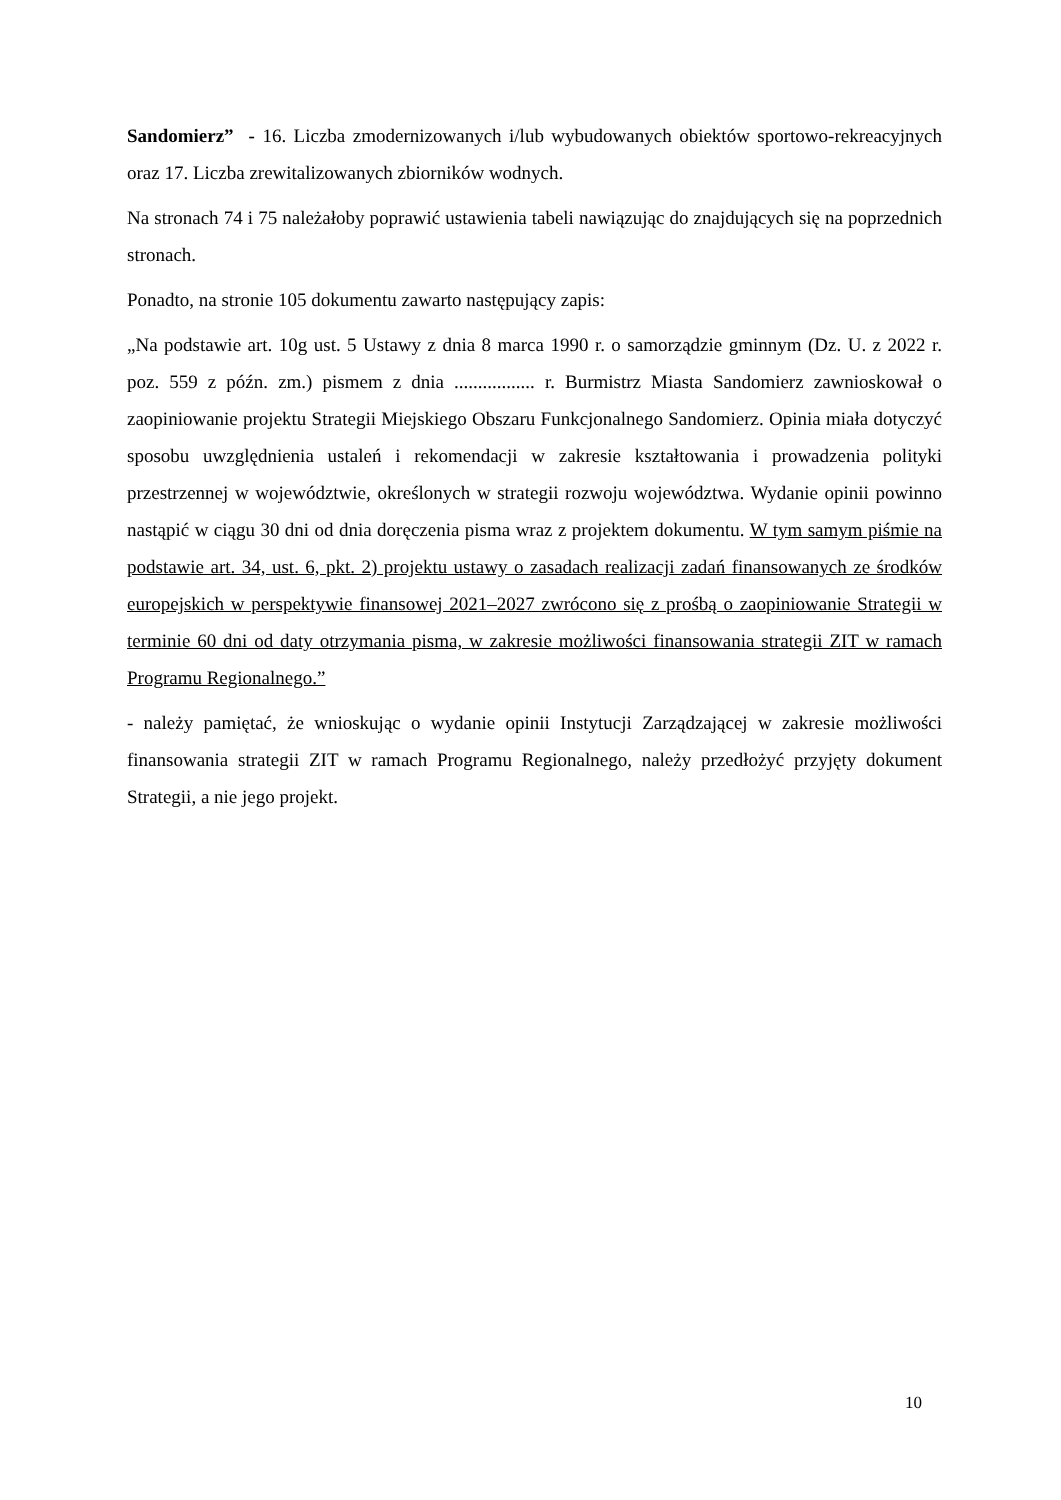Sandomierz” - 16. Liczba zmodernizowanych i/lub wybudowanych obiektów sportowo-rekreacyjnych oraz 17. Liczba zrewitalizowanych zbiorników wodnych.
Na stronach 74 i 75 należałoby poprawić ustawienia tabeli nawiązując do znajdujących się na poprzednich stronach.
Ponadto, na stronie 105 dokumentu zawarto następujący zapis:
„Na podstawie art. 10g ust. 5 Ustawy z dnia 8 marca 1990 r. o samorządzie gminnym (Dz. U. z 2022 r. poz. 559 z późn. zm.) pismem z dnia ................. r. Burmistrz Miasta Sandomierz zawnioskował o zaopiniowanie projektu Strategii Miejskiego Obszaru Funkcjonalnego Sandomierz. Opinia miała dotyczyć sposobu uwzględnienia ustaleń i rekomendacji w zakresie kształtowania i prowadzenia polityki przestrzennej w województwie, określonych w strategii rozwoju województwa. Wydanie opinii powinno nastąpić w ciągu 30 dni od dnia doręczenia pisma wraz z projektem dokumentu. W tym samym piśmie na podstawie art. 34, ust. 6, pkt. 2) projektu ustawy o zasadach realizacji zadań finansowanych ze środków europejskich w perspektywie finansowej 2021–2027 zwrócono się z prośbą o zaopiniowanie Strategii w terminie 60 dni od daty otrzymania pisma, w zakresie możliwości finansowania strategii ZIT w ramach Programu Regionalnego.”
- należy pamiętać, że wnioskując o wydanie opinii Instytucji Zarządzającej w zakresie możliwości finansowania strategii ZIT w ramach Programu Regionalnego, należy przedłożyć przyjęty dokument Strategii, a nie jego projekt.
10